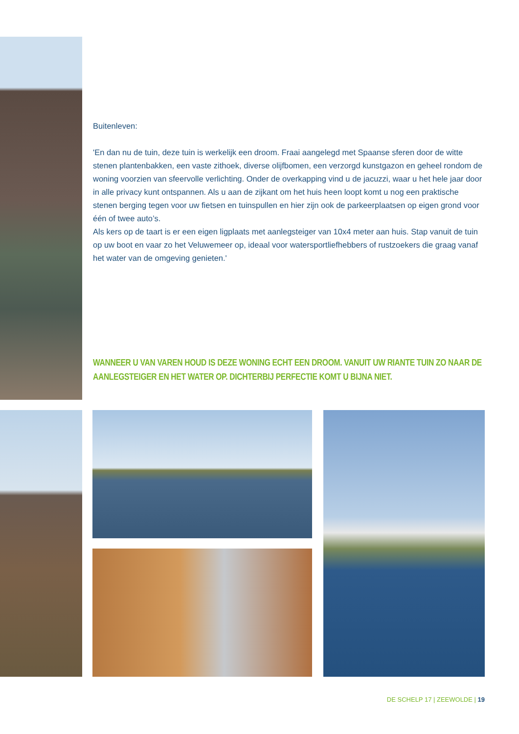Buitenleven:
'En dan nu de tuin, deze tuin is werkelijk een droom. Fraai aangelegd met Spaanse sferen door de witte stenen plantenbakken, een vaste zithoek, diverse olijfbomen, een verzorgd kunstgazon en geheel rondom de woning voorzien van sfeervolle verlichting. Onder de overkapping vind u de jacuzzi, waar u het hele jaar door in alle privacy kunt ontspannen. Als u aan de zijkant om het huis heen loopt komt u nog een praktische stenen berging tegen voor uw fietsen en tuinspullen en hier zijn ook de parkeerplaatsen op eigen grond voor één of twee auto’s.
Als kers op de taart is er een eigen ligplaats met aanlegsteiger van 10x4 meter aan huis. Stap vanuit de tuin op uw boot en vaar zo het Veluwemeer op, ideaal voor watersportliefhebbers of rustzoekers die graag vanaf het water van de omgeving genieten.'
WANNEER U VAN VAREN HOUD IS DEZE WONING ECHT EEN DROOM. VANUIT UW RIANTE TUIN ZO NAAR DE AANLEGSTEIGER EN HET WATER OP. DICHTERBIJ PERFECTIE KOMT U BIJNA NIET.
DE SCHELP 17 | ZEEWOLDE | 19